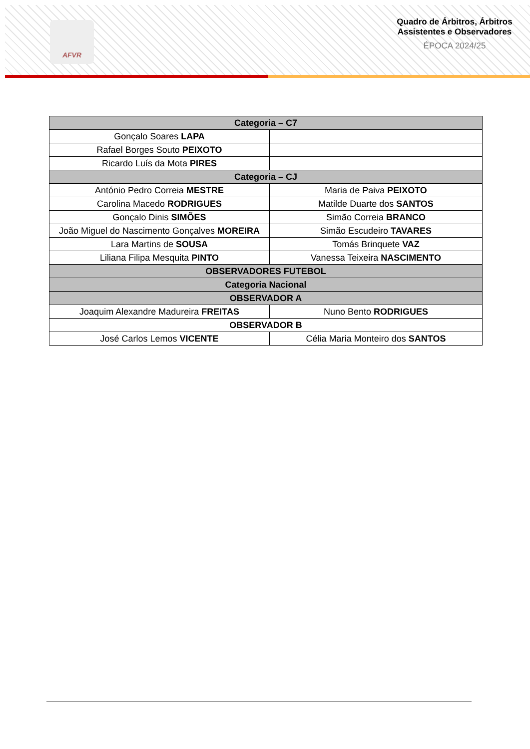AFVR
Quadro de Árbitros, Árbitros Assistentes e Observadores
ÉPOCA 2024/25
| Categoria – C7 | |
| Gonçalo Soares LAPA | |
| Rafael Borges Souto PEIXOTO | |
| Ricardo Luís da Mota PIRES | |
| Categoria – CJ | |
| António Pedro Correia MESTRE | Maria de Paiva PEIXOTO |
| Carolina Macedo RODRIGUES | Matilde Duarte dos SANTOS |
| Gonçalo Dinis SIMÕES | Simão Correia BRANCO |
| João Miguel do Nascimento Gonçalves MOREIRA | Simão Escudeiro TAVARES |
| Lara Martins de SOUSA | Tomás Brinquete VAZ |
| Liliana Filipa Mesquita PINTO | Vanessa Teixeira NASCIMENTO |
| OBSERVADORES FUTEBOL | |
| Categoria Nacional | |
| OBSERVADOR A | |
| Joaquim Alexandre Madureira FREITAS | Nuno Bento RODRIGUES |
| OBSERVADOR B | |
| José Carlos Lemos VICENTE | Célia Maria Monteiro dos SANTOS |